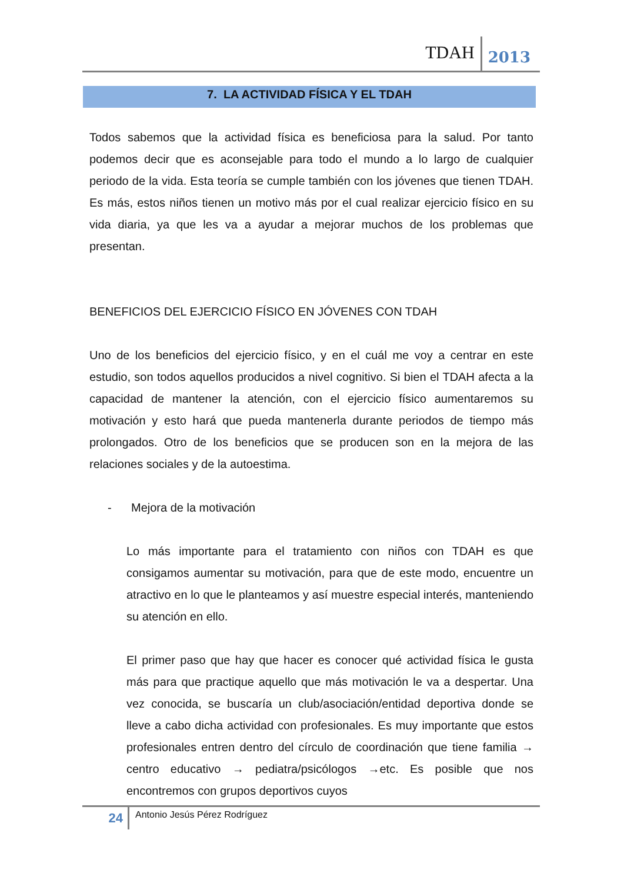TDAH 2013
7. LA ACTIVIDAD FÍSICA Y EL TDAH
Todos sabemos que la actividad física es beneficiosa para la salud. Por tanto podemos decir que es aconsejable para todo el mundo a lo largo de cualquier periodo de la vida. Esta teoría se cumple también con los jóvenes que tienen TDAH. Es más, estos niños tienen un motivo más por el cual realizar ejercicio físico en su vida diaria, ya que les va a ayudar a mejorar muchos de los problemas que presentan.
BENEFICIOS DEL EJERCICIO FÍSICO EN JÓVENES CON TDAH
Uno de los beneficios del ejercicio físico, y en el cuál me voy a centrar en este estudio, son todos aquellos producidos a nivel cognitivo. Si bien el TDAH afecta a la capacidad de mantener la atención, con el ejercicio físico aumentaremos su motivación y esto hará que pueda mantenerla durante periodos de tiempo más prolongados. Otro de los beneficios que se producen son en la mejora de las relaciones sociales y de la autoestima.
- Mejora de la motivación
Lo más importante para el tratamiento con niños con TDAH es que consigamos aumentar su motivación, para que de este modo, encuentre un atractivo en lo que le planteamos y así muestre especial interés, manteniendo su atención en ello.
El primer paso que hay que hacer es conocer qué actividad física le gusta más para que practique aquello que más motivación le va a despertar. Una vez conocida, se buscaría un club/asociación/entidad deportiva donde se lleve a cabo dicha actividad con profesionales. Es muy importante que estos profesionales entren dentro del círculo de coordinación que tiene familia → centro educativo → pediatra/psicólogos →etc. Es posible que nos encontremos con grupos deportivos cuyos
24 Antonio Jesús Pérez Rodríguez